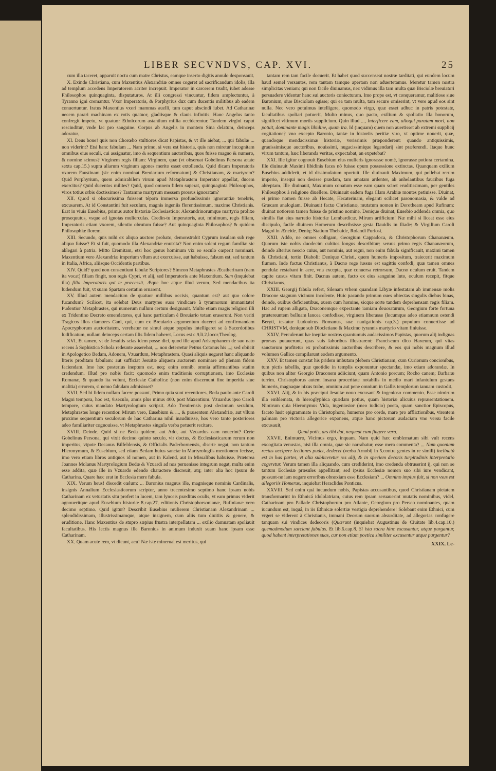LIBER SECVNDVS, CAP. XVI. 25
cum illa taceret, apparuit noctu cum matre Christus, eamque inserto digitis annulo desponsauit.
X. Exinde Christiana, cum Maxentius Alexandriæ omnes cogeret ad sacrificandum idolis, illa ad templum accedens Imperatorem acriter increpuit. Imperator in carcerem trudit, iubet adesse Philosophos quinquaginta, disputaturos. At illi congressi vincuntur, fidem amplectuntur, à Tyranno igni cremantur. Vxor Imperatoris, & Porphyrius dux cum ducentis militibus ab eadem conuertuntur. Iratus Maxentius vxori mammas auelli, tum caput abscindi iubet. Ad Catharinæ necem parari machinam ex rotis quatuor, gladiisque & clauis infinitis. Hanc Angelus tanto confregit impetu, vt quatuor Ethnicorum astantium millia occiderentur. Tandem virgini caput rescinditur, vnde lac pro sanguine. Corpus ab Angelis in montem Sina delatum, deinceps adoratur.
XI. Deus bone! quis non Chorœbo stultiores dicat Papistas, & vt ille aiebat, ... qui fabulæ ... non viderint? Etsi hanc fabulam ... Nam primo, si vera est historia, quis non miretur incognitam omnibus eius seculi, cui assignatur, imo & sequentium auctoribus, quos fuisse magno & numero, & nomine scimus? Virginem regis filiam: Virginem, quæ (vt obseruat Gobelinus Persona ætate sexta cap.15.) supra aliarum virginum agones merito esset extollenda. Quid dicam Imperatoris vxorem Faustinam (sic enim nominat Breuiarium reformatum) & Christianam, & martyrem? Quid Porphyrium, quem admirabilem virum apud Metaphrastem Imperator appellat, ducem exercitus? Quid ducentos milites? Quid, quod omnem fidem superat, quinquaginta Philosophos, viros totius orbis doctissimos? Tantamne martyrum messem prorsus ignoratam?
XII. Quod si obscurissima fuissent tépora immersa profundissimis ignorantiæ tenebris, excusarem. At id Constantini fuit seculum, magnis ingeniis florentissimum, maxime Christianis. Erat in viuis Eusebius, primus autor historiæ Ecclesiasticæ: Alexandrinorumque martyria prolixe prosequutus, vsque ad ignotas mulierculas. Credin-tu Imperatoris, aut, minimum, regis filiam, Imperatoris etiam vxorem, silentio obrutum fuisse? Aut quinquaginta Philosophos? & quidem Philosophiæ florem.
XIII. Secundo, quis mihi ex aliquo auctore probato, demonstrabit Cyprum insulam sub rege aliquo fuisse? Et si fuit, quomodo illa Alexandriæ enutrita? Non enim solent regum familiæ sic ablegari à patria. Mitto Eremitam, etsi hoc genus hominum vix eo seculo cœperit nominari. Maxentium vero Alexandriæ imperium vllum aut exercuisse, aut habuisse, falsum est, sed tantum in Italia, Africa, aliisque Occidentis partibus.
XIV. Quid? quod non consentiunt fabulæ Scriptores? Simeon Metaphrastes Æcatherinam (nam ita vocat) filiam fingit, non regis Cypri, vt alij, sed Imperatoris ante Maxentium. Sum (inquiebat illa) filia Imperatoris qui te præcessit. Æque hoc atque illud verum. Sed mendacibus ita ludendum fuit, vt suam Spartam certatim ornarent.
XV. Illud autem mendacium de quatuor millibus occisis, quantum est? aut quo colore fucandum? Scilicet, ita solebat Deus martyres suos vindicare à tyrannorum immanitate! Pudentior Metaphrastes, qui numerum nullum certum designauit. Multo etiam magis religiosi illi ex Tridentino Decreto emendatores, qui hanc particulam è Breuiario totam eraserunt. Non veriti Tragicos illos clamores Cani, qui, cum ex Breuiario argumentum duceret ad confirmandam Apocryphorum auctoritatem, verebatur ne simul atque populus intelligeret se à Sacerdotibus ludificatum, nullam deinceps certam illis fidem haberet. Locus est c.9.li.2.locor.Theolog.
XVI. Et tamen, vt de Jesuitis scias idem posse dici, quod ille apud Aristophanem de suo nato recens à Sophistica Schola redeunte asserebat, ... non deterretur Petrus Cotonus his ...; sed obiicit in Apologetico Bedam, Adonem, Vzuardum, Metaphrastem. Quasi aliquis negaret hanc aliquando literis proditam fabulam: aut sufficiat Jesuitæ aliquem auctorem nominare ad plenam fidem faciendam. Imo hoc posterius ineptum est, neq; enim omnib. omnia affirmantibus statim credendum. Illud pro nobis facit: quomodo enim traditionis corruptionem, imo Ecclesiæ Romanæ, & quando ita volunt, Ecclesiæ Catholicæ (non enim discernunt fine imperitia siue malitia) errorem, si nemo fabulam admisisset?
XVII. Sed hi fidem nullam facere possunt. Primo quia sunt recentiores. Beda paulo ante Caroli Magni tempora, hoc est, 8.seculo, annis plus minus 400. post Maxentium. Vzuardus ipso Caroli tempore, cuius mandato Martyrologium scripsit. Ado Treuirensis post decimum seculum. Metaphrastes longe recentior. Mirum vero, Eusebium & ..., & præsentem Alexandriæ, aut vllum proxime sequentium seculorum de hac Catharina nihil inaudiuisse, hos vero tanto posteriores adeo familiariter cognouisse, vt Metaphrastes singula verba potuerit recitare.
XVIII. Deinde. Quid si ne Beda quidem, aut Ado, aut Vzuardus eam nouerint? Certe Gobelinus Persona, qui vixit decimo quinto seculo, vir doctus, & Ecclesiasticarum rerum non imperitus, vtpote Decanus Bilfeldensis, & Officialis Paderbornensis, diserte negat, non tantum Hieronymum, & Eusebium, sed etiam Bedam huius sanctæ in Martyrologiis mentionem fecisse, imo vero etiam libros antiquos id nomen, aut in Kalend. aut in Missalibus habuisse. Præterea Joannes Molanus Martyrologium Bedæ & Vzuardi ad nos peruenisse integrum negat, multa enim esse addita, quæ ille in Vzuardo edendo charactere discreuit, atq; inter alia hoc ipsum de Catharina. Quare hæc erat in Ecclesia mere fabula.
XIX. Verum heus! discedit cœlum: ... Baronius magnus ille, magnisque nominis Cardinalis, insignis Annalium Ecclesiasticorum scriptor, anno trecentesimo septimo hanc ipsam nobis Catharinam ex vetustatis situ profert in lucem, tam lynceis præditus oculis, vt eam primus viderit agnoueritque apud Eusebium historiæ 8.cap.27. editionis Christophorsonianæ, Rufinianæ vero decimo septimo. Quid igitur? Describit Eusebius mulierem Christianam Alexandrinam ... splendidissimam, illustrissimamque, atque insignem, cum aliis tum diuitiis & genere, & eruditione. Hanc Maxentius de stupro sæpius frustra interpellatam ... exilio damnatam spoliauit facultatibus. His lectis magnus ille Baronius in animum induxit suam hanc ipsam esse Catharinam.
XX. Quam acute rem, vt dicunt, acu! Næ iste minerual est meritus, qui
tantam rem tam facile docuerit. Et habet quod succenseat nostræ tarditati, qui eundem locum haud semel versantes, rem tantam tamque apertam non aduertetamus. Meretur tamen nostra simplicitas veniam: qui non facile diuinamus, nec vidimus illa tam multa quæ Bisciolæ breuiatori persuadere videntur hanc sui auctoris coniecturam. Imo prope est, vt conqueramur, malitiose siue Baronium, siue Bisciolam egisse; qui ea tam multa, tam secure omiserint, vt vere apud eos sint nulla. Nec vero potuimus intelligere, quomodo virgo, quæ esset adhuc in patris potestate, facultatibus spoliari potuerit. Multo minus, quo pacto, exilium & spoliatio illa bonorum, significet vltimum mortis supplicium. Quin illud ..., Interficere eam, alioqui paratam mori, non potuit, dominante magis libidine, quam ira. Id (inquam) quem non auertisset ab extremi supplicij cogitatione? vno excepto Baronio, tantæ in historiis peritiæ viro, vt optime nouerit, quæ, quandoque mendacissimæ historiæ, verissimis præponderent: quando antiquissimis, grauissimisque auctoribus, nouissimi, nugacissimique legendarij sint præferendi. Itaque hunc virum tantum, hæc liberanda veritas, expectabat, an expetebat?
XXI. Ille igitur cognouit Eusebium eius mulieris ignorasse nomé, ignorasse potiora certamina. Ille diuinauit Maximi libidinis faces nó fuisse opum possessione extinctas. Quanquam exilium Eusebius addiderit, et id dissimulatum oportuit. Ille diuinauit Maximum, qui pollebat rerum imperio, insequi non desisse prædam, tam amatam ardenter, ab anhelantibus faucibus fuga abreptam. Ille diuinauit, Maximum conatum esse eam quam sciret eruditissimam, per gentiles Philosophos à religione diuellere. Diuinauit eadem fuga illam Arabiæ montes petiuisse. Diuinat, ei primo nomen fuisse ab Hecate, Hecaterinam, eleganti scilicet paronomasia, & valde ad Græcam analogiam. Diuinauit factæ Christianæ, mutatum nomen in Dorotheam apud Rufinum: diuinat notiorem tamen fuisse de pristino nomine. Denique diuinat, Eusebio addenda omnia, quo similis fiat eius narratio historiæ Lombardicæ. Mirum artificium! Næ mihi si liceat esse eius discipulo, facile diuinem Homerum describsisse gesta Dauidis in Iliade: & Virgilium Caroli Magni in Æneide. Deniq; Statium Thebaide, Rolandi Furiosi.
XXII. Addo, ne omnes colligam, Georgium Cappadoca, & Christophorum Chananæum. Quorum iste nobis duodecim cubitos longus describitur: seruus primo regis Chananæorum, deinde alterius nescio cuius, aut nominis, aut regni, non enim fabula significauit, maximi tamen & Christiani, tertio Diaboli: Denique Christi, quem humeris impositum, traiecerit maximum flumen. Inde factus Christianus, à Dacno rege iussus est sagittis confodi, quæ tamen omnes pendulæ restabant in aere, vna excepta, quæ conuersa retrorsum, Dacno oculum eruit. Tandem capite cæsus vitam finit. Dacnus autem, facto ex eius sanguine luto, oculum recepit, fitque Christianus.
XXIII. Georgij fabula refert, Silenam vrbem quandam Libyæ infestatam ab immensæ molis Dracone stagnum vicinum incolente. Huic pacando primum oues obiectas singulis diebus binas, deinde, ouibus deficientibus, ouem cum homine, sicque sorte tandem deprehensam regis filiam. Hac ad rupem alligata, Draconemque expectante iamiam deuoraturum, Georgium forte fortuna prætereuntem belluam lancea confodisse, virginem liberasse (locumque adeo etiamnum ostendi Beryti, testatur Ludouicus Romanus, suæ nauigationis cap.3.) populum conuertisse ad CHRISTVM, denique sub Diocletiano & Maximo tyrannis martyrio vitam finiuisse.
XXIV. Perculerunt hæ ineptiæ nostros quantumuis audacissimos Papistas, quorum alij indignas prorsus putauerunt, quas suis laboribus illustrarent: Franciscum dico Haræum, qui vitas sanctorum profitetur ex probatissimis auctoribus describere, & eos qui nobis magnum illud volumen Gallice compilarunt eodem argumento.
XXV. Et tamen constat his pridem imbutam plebem Christianam, cum Curionum concionibus, tum pictis tabellis, quæ quotidie in templis exponuntur spectandæ, imo etiam adorandæ. In quibus non aliter Georgio Draconem adiiciunt, quam Antonio porcum; Rocho canem; Barbaræ turrim. Christophorus autem insana proceritate notabilis in medio mari infantulum gestans humeris, magnaque nixus trabe, omnium aut pene omnium in Gallis templorum ianuam custodit.
XXVI. Alij, & in his præcipui Jesuitæ nouo excusant & ingenioso commento. Esse nimirum illa emblemata, & hieroglyphica quædam potius, quam historiæ alicuius repræsentationem. Nimirum quia Hieronymus Vida, ingeniosior (meo iudicio) poeta, quam sanctior Episcopus, faceto lusit epigrammate in Christophoro, humeros pro corde, mare pro afflictionibus, virentem palmam pro victoria allegorice exponens, atque hanc pictorum audaciam vno versu facile excusauit,
Quod potis, ars tibi dat, nequeat cum fingere vera.
XXVII. Enimuero, Vicimus ergo, inquam. Nam quid hæc emblematum sibi vult recens excogitata venustas, nisi illa omnia, quæ sic narrabatur, esse mera commenta? ... Nam quoniam rectas accipere lectiones pudet, dedecet (verba Arnobij in 5.contra gentes in re simili) inclinatú est in has partes, vt alia subiiceretur res alij, & in speciem decoris turpitudinis interpretatio cogeretur. Verum tamen illa aliquando, cum crediderint, imo credenda obtruserint ij, qui non se tantum Ecclesiæ præsules appellitant, sed ipsius Ecclesiæ nomen suo sibi iure vendicant, possunt-ne iam negare erroribus obnoxiam esse Ecclesiam? ... Omnino impius fuit, si non vsus est allegoriis Homerus, inquiebat Heraclides Ponticus.
XXVIII. Sed enim quá iucundum nobis, Papistas accusantibus, quod Christianam pietatem transformarint in Ethnicá idololatriam, cuius rem ipsam seruauerint mutatis nominibus, videl. Catharinam pro Pallade Christophorum pro Atlante, Georgium pro Perseo nominantes, quam iucundum est, inquá, in iis Ethnicæ solertiæ vestigia deprehendere! Solebant enim Ethnici, cum vrgeri se viderent à Christianis, immani Deorum suorum absurditate, ad allegorias confugere tanquam sui vindices dedecoris (Quærunt (inquiebat Augustinus de Ciuitate lib.4.cap.10.) quemadmodum sarciant fabulas. Et lib.6.cap.8. Si ista sacra hinc excusantur, atque purgantur, quod habent interpretationes suas, cur non etiam poetica similiter excusentur atque purgentur?
XXIX. Le-